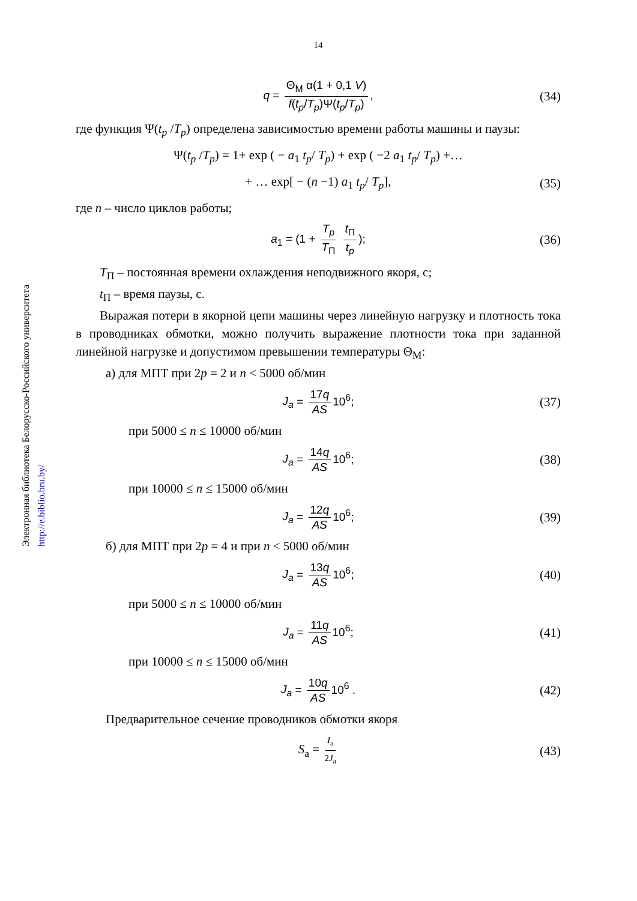Электронная библиотека Белорусско-Российского университета
http://e.biblio.bru.by/
14
q = Θ<sub>М</sub> α(1 + 0,1 V) f(t<sub>p</sub>/T<sub>p</sub>)Ψ(t<sub>p</sub>/T<sub>p</sub>), (34)
где функция Ψ(t<sub>p</sub> /T<sub>p</sub>) определена зависимостью времени работы машины и паузы:
Ψ(t<sub>p</sub> /T<sub>p</sub>) = 1+ exp ( − a<sub>1</sub> t<sub>p</sub>/ T<sub>p</sub>) + exp ( −2 a<sub>1</sub> t<sub>p</sub>/ T<sub>p</sub>) +…
+ … exp[ − (n −1) a<sub>1</sub> t<sub>p</sub>/ T<sub>p</sub>], (35)
где n – число циклов работы;
a<sub>1</sub> = (1 + T<sub>p</sub> T<sub>П</sub> t<sub>П</sub> t<sub>p</sub>); (36)
T<sub>П</sub> – постоянная времени охлаждения неподвижного якоря, с;
t<sub>П</sub> – время паузы, с.
Выражая потери в якорной цепи машины через линейную нагрузку и плотность тока в проводниках обмотки, можно получить выражение плотности тока при заданной линейной нагрузке и допустимом превышении температуры Θ<sub>М</sub>:
а) для МПТ при 2p = 2 и n < 5000 об/мин
J<sub>a</sub> = 17q AS 10<sup>6</sup>; (37)
при 5000 ≤ n ≤ 10000 об/мин
J<sub>a</sub> = 14q AS 10<sup>6</sup>; (38)
при 10000 ≤ n ≤ 15000 об/мин
J<sub>a</sub> = 12q AS 10<sup>6</sup>; (39)
б) для МПТ при 2p = 4 и при n < 5000 об/мин
J<sub>a</sub> = 13q AS 10<sup>6</sup>; (40)
при 5000 ≤ n ≤ 10000 об/мин
J<sub>a</sub> = 11q AS 10<sup>6</sup>; (41)
при 10000 ≤ n ≤ 15000 об/мин
J<sub>a</sub> = 10q AS 10<sup>6</sup> . (42)
Предварительное сечение проводников обмотки якоря
S<sub>a</sub> = I<sub>a</sub> 2J<sub>a</sub> (43)